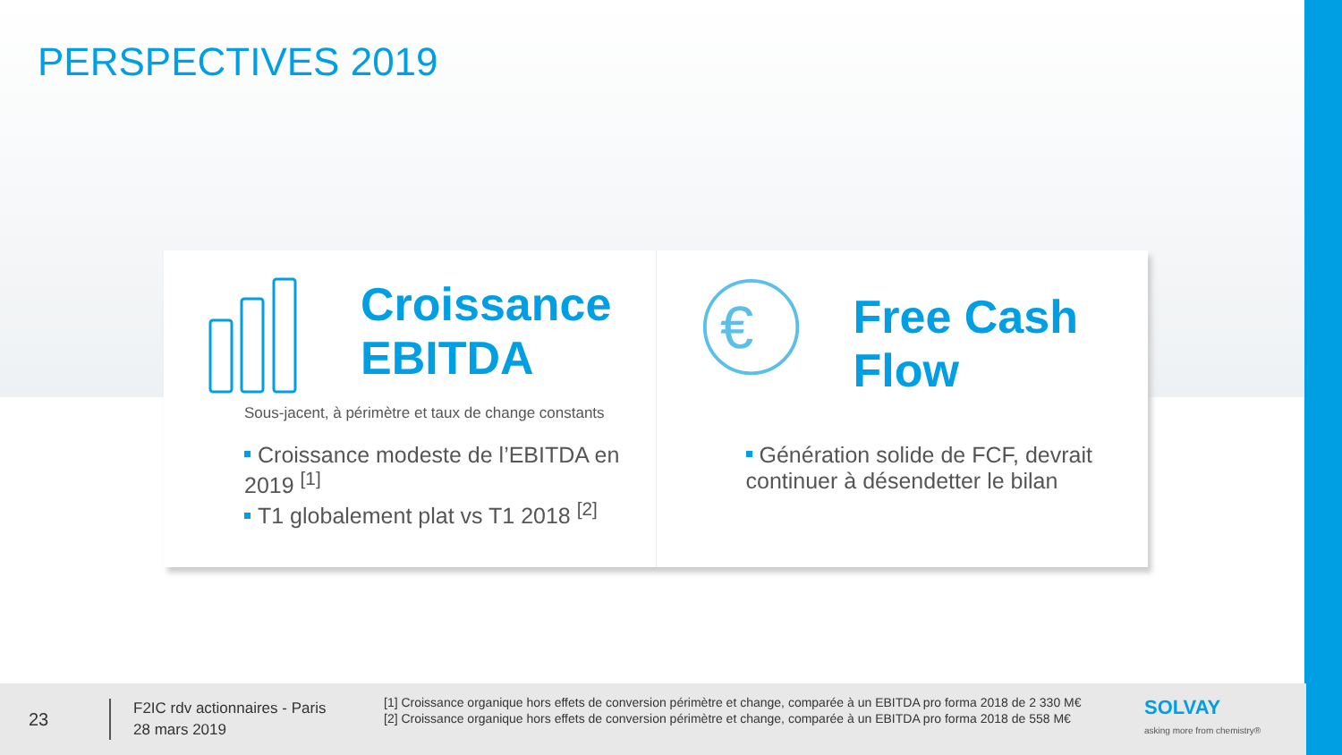PERSPECTIVES 2019
Croissance
EBITDA
Sous-jacent, à périmètre et taux de change constants
Croissance modeste de l’EBITDA en 2019 <sup>[1]</sup>
T1 globalement plat vs T1 2018 <sup>[2]</sup>
€
Free Cash
Flow
Génération solide de FCF, devrait continuer à désendetter le bilan
23
F2IC rdv actionnaires - Paris
28 mars 2019
[1] Croissance organique hors effets de conversion périmètre et change, comparée à un EBITDA pro forma 2018 de 2 330 M€
[2] Croissance organique hors effets de conversion périmètre et change, comparée à un EBITDA pro forma 2018 de 558 M€
SOLVAY
asking more from chemistry®